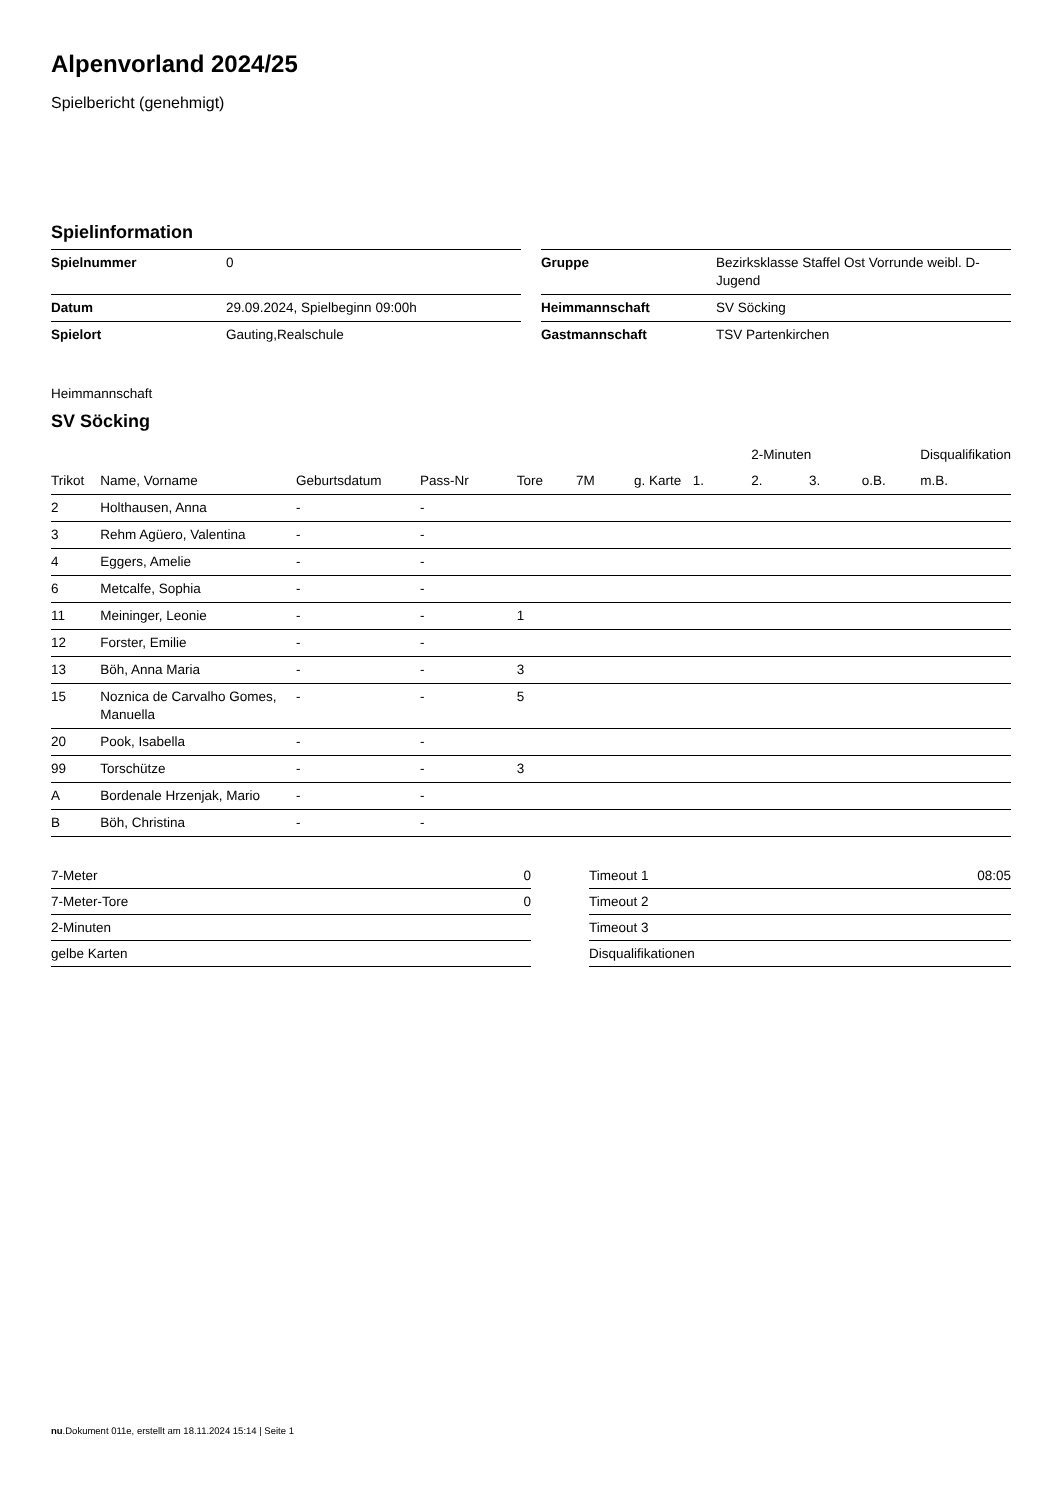Alpenvorland 2024/25
Spielbericht (genehmigt)
Spielinformation
| Spielnummer | 0 | | Gruppe | Bezirksklasse Staffel Ost Vorrunde weibl. D-Jugend |
| Datum | 29.09.2024, Spielbeginn 09:00h | | Heimmannschaft | SV Söcking |
| Spielort | Gauting,Realschule | | Gastmannschaft | TSV Partenkirchen |
Heimmannschaft
SV Söcking
| | | | | | | | | 2-Minuten | | | Disqualifikation |
| --- | --- | --- | --- | --- | --- | --- | --- | --- | --- | --- | --- |
| Trikot | Name, Vorname | Geburtsdatum | Pass-Nr | Tore | 7M | g. Karte | 1. | 2. | 3. | o.B. | m.B. |
| 2 | Holthausen, Anna | - | - | | | | | | | | |
| 3 | Rehm Agüero, Valentina | - | - | | | | | | | | |
| 4 | Eggers, Amelie | - | - | | | | | | | | |
| 6 | Metcalfe, Sophia | - | - | | | | | | | | |
| 11 | Meininger, Leonie | - | - | 1 | | | | | | | |
| 12 | Forster, Emilie | - | - | | | | | | | | |
| 13 | Böh, Anna Maria | - | - | 3 | | | | | | | |
| 15 | Noznica de Carvalho Gomes, Manuella | - | - | 5 | | | | | | | |
| 20 | Pook, Isabella | - | - | | | | | | | | |
| 99 | Torschütze | - | - | 3 | | | | | | | |
| A | Bordenale Hrzenjak, Mario | - | - | | | | | | | | |
| B | Böh, Christina | - | - | | | | | | | | |
| 7-Meter | 0 |
| 7-Meter-Tore | 0 |
| 2-Minuten | |
| gelbe Karten | |
| Timeout 1 | 08:05 |
| Timeout 2 | |
| Timeout 3 | |
| Disqualifikationen | |
nu.Dokument 011e, erstellt am 18.11.2024 15:14 | Seite 1